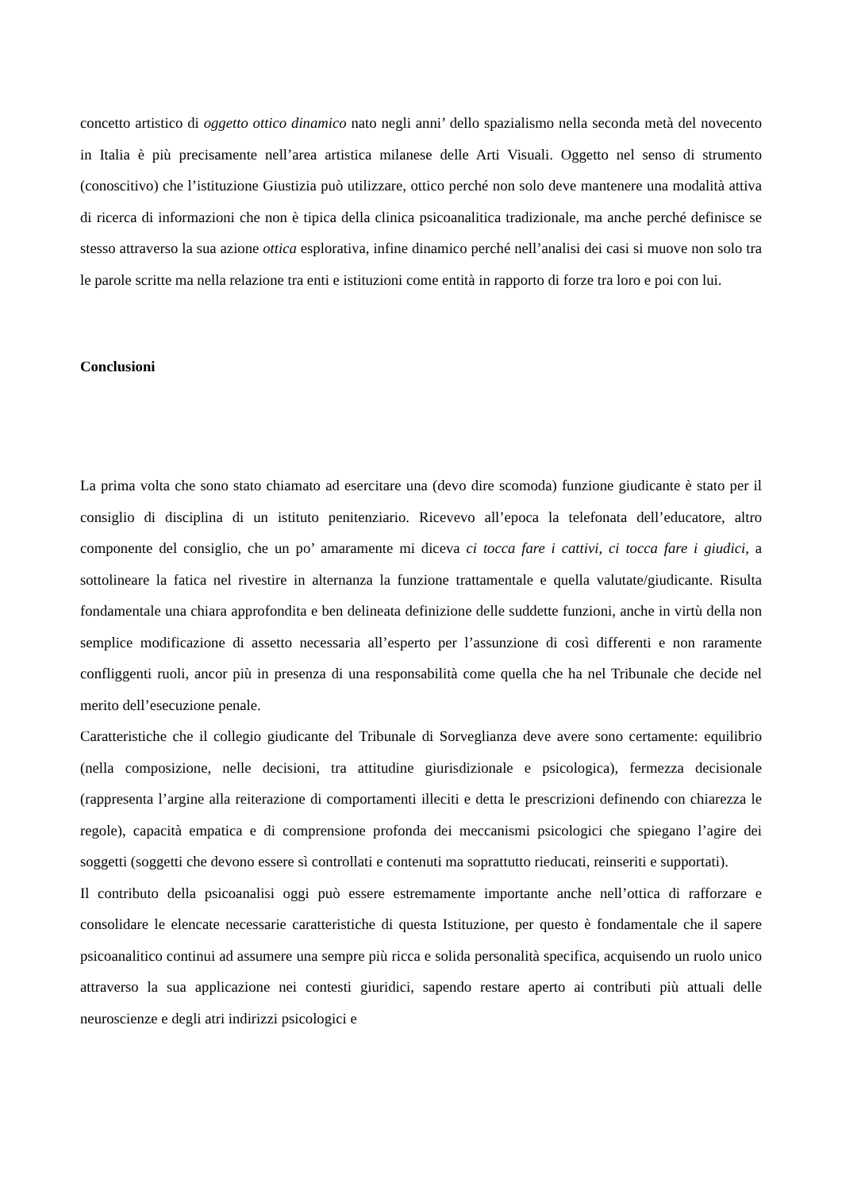concetto artistico di oggetto ottico dinamico nato negli anni’ dello spazialismo nella seconda metà del novecento in Italia è più precisamente nell’area artistica milanese delle Arti Visuali. Oggetto nel senso di strumento (conoscitivo) che l’istituzione Giustizia può utilizzare, ottico perché non solo deve mantenere una modalità attiva di ricerca di informazioni che non è tipica della clinica psicoanalitica tradizionale, ma anche perché definisce se stesso attraverso la sua azione ottica esplorativa, infine dinamico perché nell’analisi dei casi si muove non solo tra le parole scritte ma nella relazione tra enti e istituzioni come entità in rapporto di forze tra loro e poi con lui.
Conclusioni
La prima volta che sono stato chiamato ad esercitare una (devo dire scomoda) funzione giudicante è stato per il consiglio di disciplina di un istituto penitenziario. Ricevevo all’epoca la telefonata dell’educatore, altro componente del consiglio, che un po’ amaramente mi diceva ci tocca fare i cattivi, ci tocca fare i giudici, a sottolineare la fatica nel rivestire in alternanza la funzione trattamentale e quella valutate/giudicante. Risulta fondamentale una chiara approfondita e ben delineata definizione delle suddette funzioni, anche in virtù della non semplice modificazione di assetto necessaria all’esperto per l’assunzione di così differenti e non raramente confliggenti ruoli, ancor più in presenza di una responsabilità come quella che ha nel Tribunale che decide nel merito dell’esecuzione penale.
Caratteristiche che il collegio giudicante del Tribunale di Sorveglianza deve avere sono certamente: equilibrio (nella composizione, nelle decisioni, tra attitudine giurisdizionale e psicologica), fermezza decisionale (rappresenta l’argine alla reiterazione di comportamenti illeciti e detta le prescrizioni definendo con chiarezza le regole), capacità empatica e di comprensione profonda dei meccanismi psicologici che spiegano l’agire dei soggetti (soggetti che devono essere sì controllati e contenuti ma soprattutto rieducati, reinseriti e supportati).
Il contributo della psicoanalisi oggi può essere estremamente importante anche nell’ottica di rafforzare e consolidare le elencate necessarie caratteristiche di questa Istituzione, per questo è fondamentale che il sapere psicoanalitico continui ad assumere una sempre più ricca e solida personalità specifica, acquisendo un ruolo unico attraverso la sua applicazione nei contesti giuridici, sapendo restare aperto ai contributi più attuali delle neuroscienze e degli atri indirizzi psicologici e